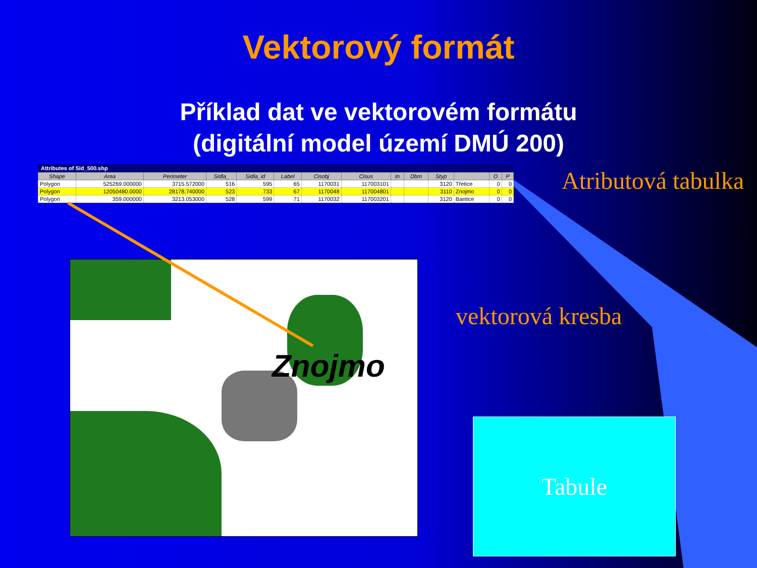Vektorový formát
Příklad dat ve vektorovém formátu
(digitální model území DMÚ 200)
Attributes of Sid_500.shp
| Shape | Area | Perimeter | Sidla_ | Sidla_id | Label | Cisobj | Cisus | In | Dbm | Styp | | O | P |
| --- | --- | --- | --- | --- | --- | --- | --- | --- | --- | --- | --- | --- | --- |
| Polygon | 525269.000000 | 3715.572000 | 516 | 595 | 65 | 1170031 | 117003101 | | | 3120 | Třetice | 0 | 0 |
| Polygon | 12050480.0000 | 28178.740000 | 523 | 733 | 67 | 1170048 | 117004801 | | | 3110 | Znojmo | 0 | 0 |
| Polygon | 359.000000 | 3213.053000 | 528 | 599 | 71 | 1170032 | 117003201 | | | 3120 | Bantice | 0 | 0 |
Znojmo
Atributová tabulka
vektorová kresba
Tabule